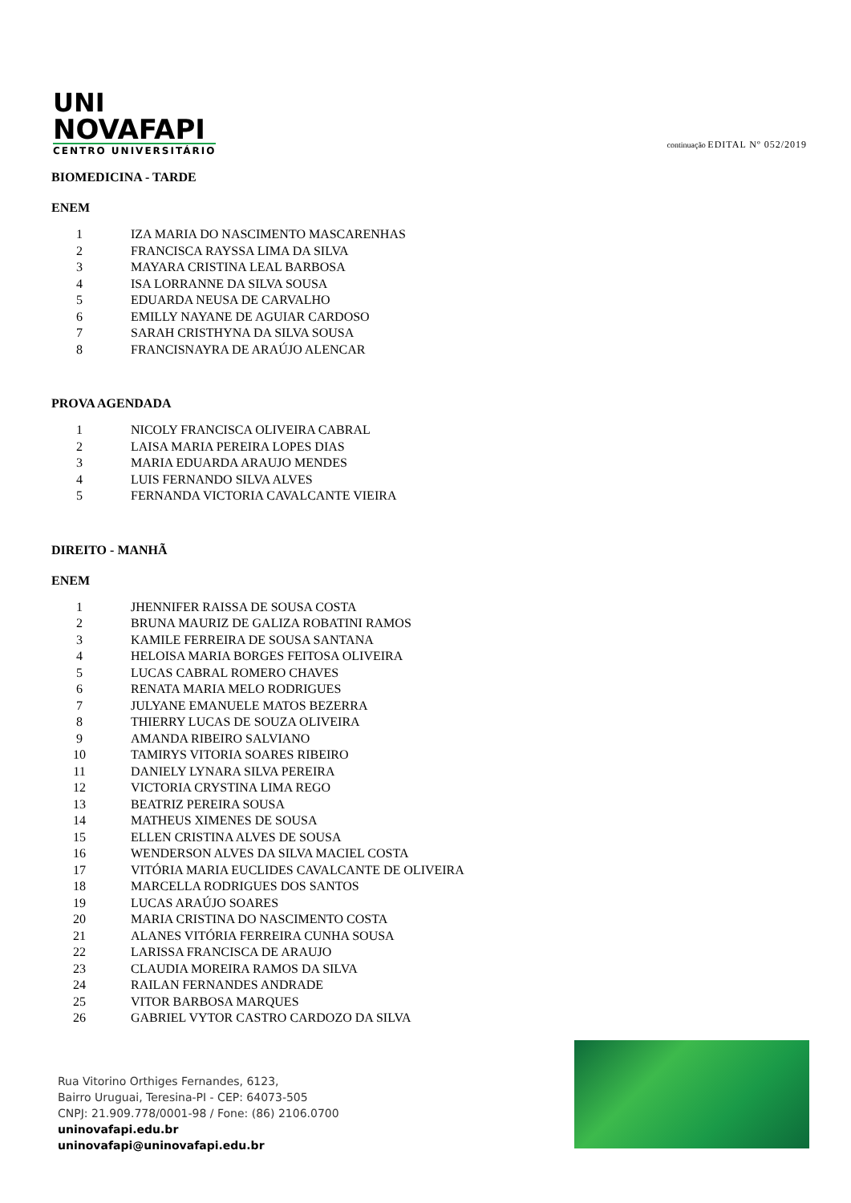UNI
NOVAFAPI
CENTRO UNIVERSITÁRIO
continuação EDITAL Nº 052/2019
BIOMEDICINA - TARDE
ENEM
| 1 | IZA MARIA DO NASCIMENTO MASCARENHAS |
| 2 | FRANCISCA RAYSSA LIMA DA SILVA |
| 3 | MAYARA CRISTINA LEAL BARBOSA |
| 4 | ISA LORRANNE DA SILVA SOUSA |
| 5 | EDUARDA NEUSA DE CARVALHO |
| 6 | EMILLY NAYANE DE AGUIAR CARDOSO |
| 7 | SARAH CRISTHYNA DA SILVA SOUSA |
| 8 | FRANCISNAYRA DE ARAÚJO ALENCAR |
PROVA AGENDADA
| 1 | NICOLY FRANCISCA OLIVEIRA CABRAL |
| 2 | LAISA MARIA PEREIRA LOPES DIAS |
| 3 | MARIA EDUARDA ARAUJO MENDES |
| 4 | LUIS FERNANDO SILVA ALVES |
| 5 | FERNANDA VICTORIA CAVALCANTE VIEIRA |
DIREITO - MANHÃ
ENEM
| 1 | JHENNIFER RAISSA DE SOUSA COSTA |
| 2 | BRUNA MAURIZ DE GALIZA ROBATINI RAMOS |
| 3 | KAMILE FERREIRA DE SOUSA SANTANA |
| 4 | HELOISA MARIA BORGES FEITOSA OLIVEIRA |
| 5 | LUCAS CABRAL ROMERO CHAVES |
| 6 | RENATA MARIA MELO RODRIGUES |
| 7 | JULYANE EMANUELE MATOS BEZERRA |
| 8 | THIERRY LUCAS DE SOUZA OLIVEIRA |
| 9 | AMANDA RIBEIRO SALVIANO |
| 10 | TAMIRYS VITORIA SOARES RIBEIRO |
| 11 | DANIELY LYNARA SILVA PEREIRA |
| 12 | VICTORIA CRYSTINA LIMA REGO |
| 13 | BEATRIZ PEREIRA SOUSA |
| 14 | MATHEUS XIMENES DE SOUSA |
| 15 | ELLEN CRISTINA ALVES DE SOUSA |
| 16 | WENDERSON ALVES DA SILVA MACIEL COSTA |
| 17 | VITÓRIA MARIA EUCLIDES CAVALCANTE DE OLIVEIRA |
| 18 | MARCELLA RODRIGUES DOS SANTOS |
| 19 | LUCAS ARAÚJO SOARES |
| 20 | MARIA CRISTINA DO NASCIMENTO COSTA |
| 21 | ALANES VITÓRIA FERREIRA CUNHA SOUSA |
| 22 | LARISSA FRANCISCA DE ARAUJO |
| 23 | CLAUDIA MOREIRA RAMOS DA SILVA |
| 24 | RAILAN FERNANDES ANDRADE |
| 25 | VITOR BARBOSA MARQUES |
| 26 | GABRIEL VYTOR CASTRO CARDOZO DA SILVA |
Rua Vitorino Orthiges Fernandes, 6123,
Bairro Uruguai, Teresina-PI - CEP: 64073-505
CNPJ: 21.909.778/0001-98 / Fone: (86) 2106.0700
uninovafapi.edu.br
uninovafapi@uninovafapi.edu.br